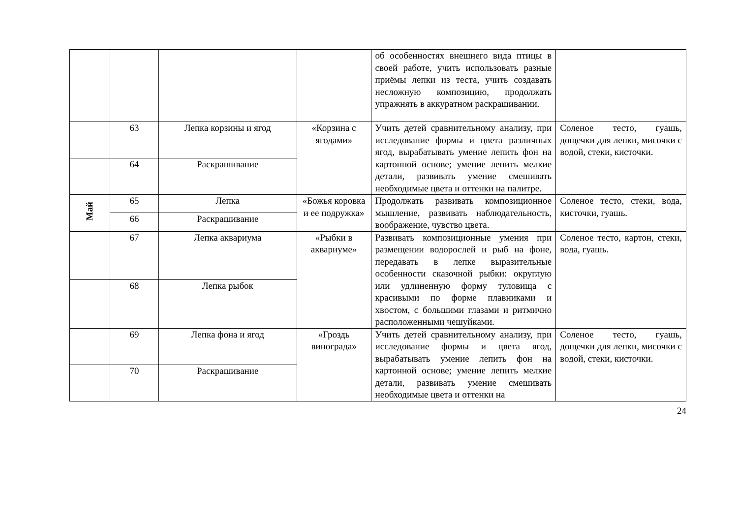| | | | | об особенностях внешнего вида птицы в своей работе, учить использовать разные приёмы лепки из теста, учить создавать несложную композицию, продолжать упражнять в аккуратном раскрашивании. | |
| | 63 | Лепка корзины и ягод | «Корзина с ягодами» | Учить детей сравнительному анализу, при исследование формы и цвета различных ягод, вырабатывать умение лепить фон на картонной основе; умение лепить мелкие детали, развивать умение смешивать необходимые цвета и оттенки на палитре. | Соленое тесто, гуашь, дощечки для лепки, мисочки с водой, стеки, кисточки. |
| | 64 | Раскрашивание | | | |
| Май | 65 | Лепка | «Божья коровка и ее подружка» | Продолжать развивать композиционное мышление, развивать наблюдательность, воображение, чувство цвета. | Соленое тесто, стеки, вода, кисточки, гуашь. |
| | 66 | Раскрашивание | | | |
| | 67 | Лепка аквариума | «Рыбки в аквариуме» | Развивать композиционные умения при размещении водорослей и рыб на фоне, передавать в лепке выразительные особенности сказочной рыбки: округлую или удлиненную форму туловища с красивыми по форме плавниками и хвостом, с большими глазами и ритмично расположенными чешуйками. | Соленое тесто, картон, стеки, вода, гуашь. |
| | 68 | Лепка рыбок | | | |
| | 69 | Лепка фона и ягод | «Гроздь винограда» | Учить детей сравнительному анализу, при исследование формы и цвета ягод, вырабатывать умение лепить фон на картонной основе; умение лепить мелкие детали, развивать умение смешивать необходимые цвета и оттенки на | Соленое тесто, гуашь, дощечки для лепки, мисочки с водой, стеки, кисточки. |
| | 70 | Раскрашивание | | | |
24